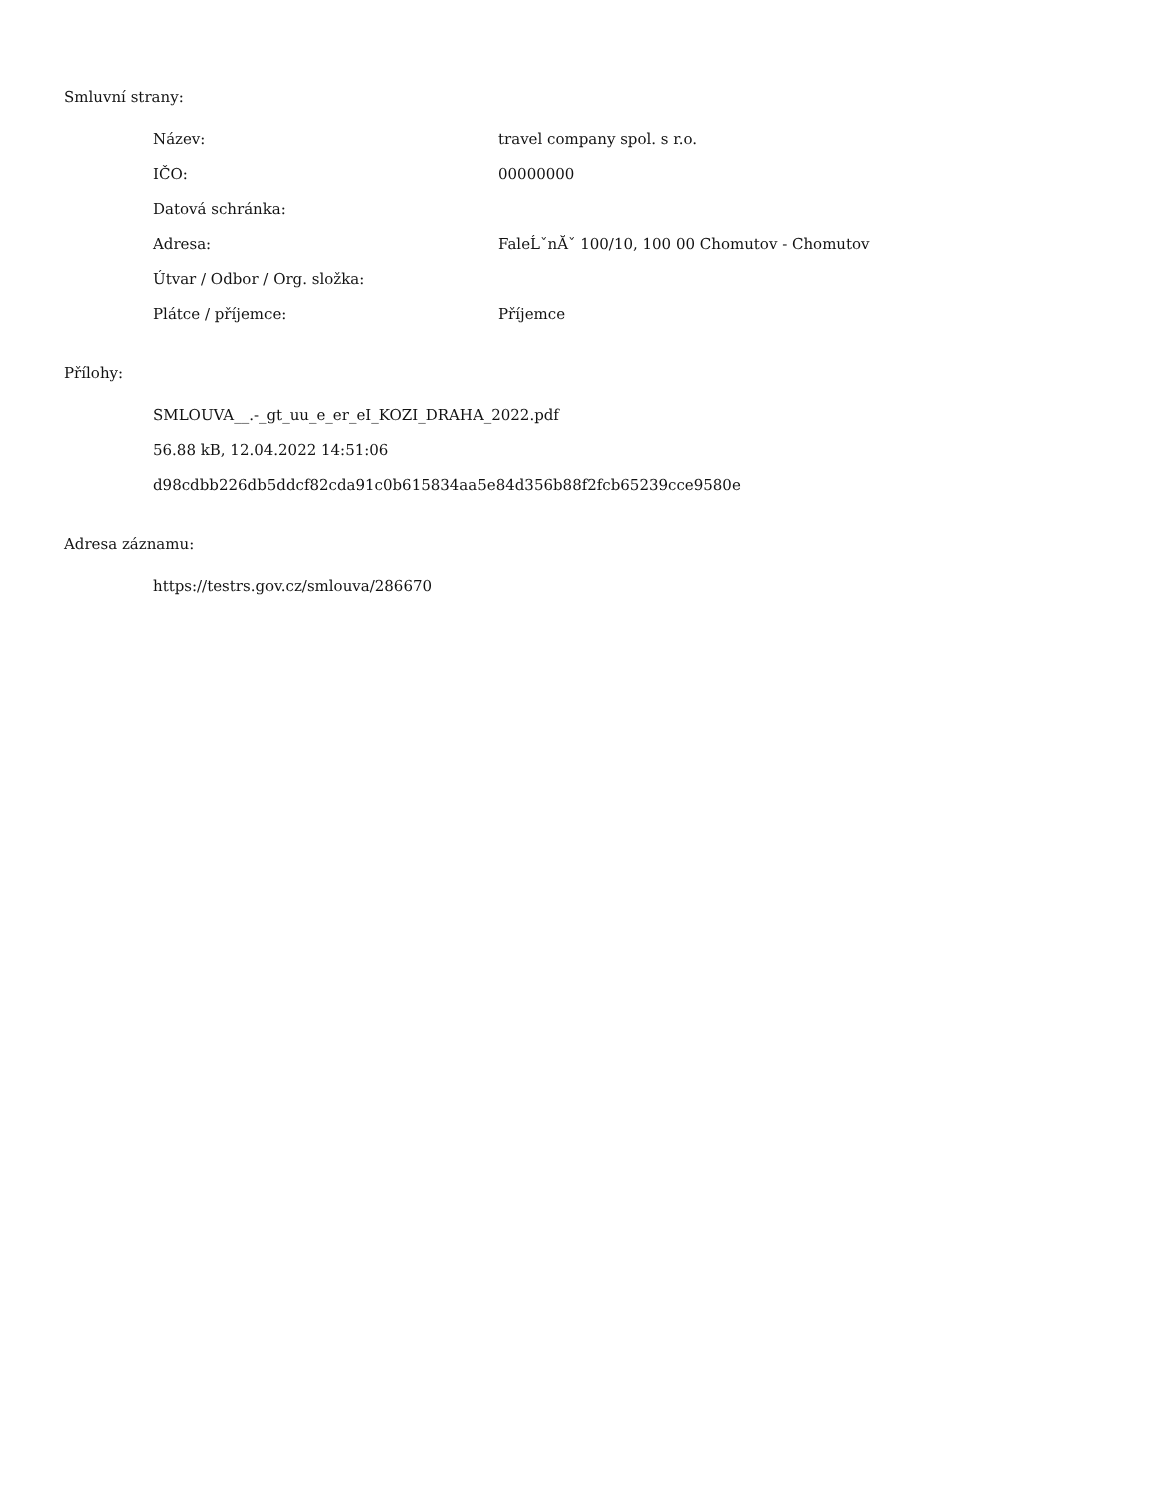Smluvní strany:
| Název: | travel company spol. s r.o. |
| IČO: | 00000000 |
| Datová schránka: | |
| Adresa: | FaleĹˇnĂˇ 100/10, 100 00 Chomutov - Chomutov |
| Útvar / Odbor / Org. složka: | |
| Plátce / příjemce: | Příjemce |
Přílohy:
SMLOUVA__.-_gt_uu_e_er_eI_KOZI_DRAHA_2022.pdf
56.88 kB, 12.04.2022 14:51:06
d98cdbb226db5ddcf82cda91c0b615834aa5e84d356b88f2fcb65239cce9580e
Adresa záznamu:
https://testrs.gov.cz/smlouva/286670